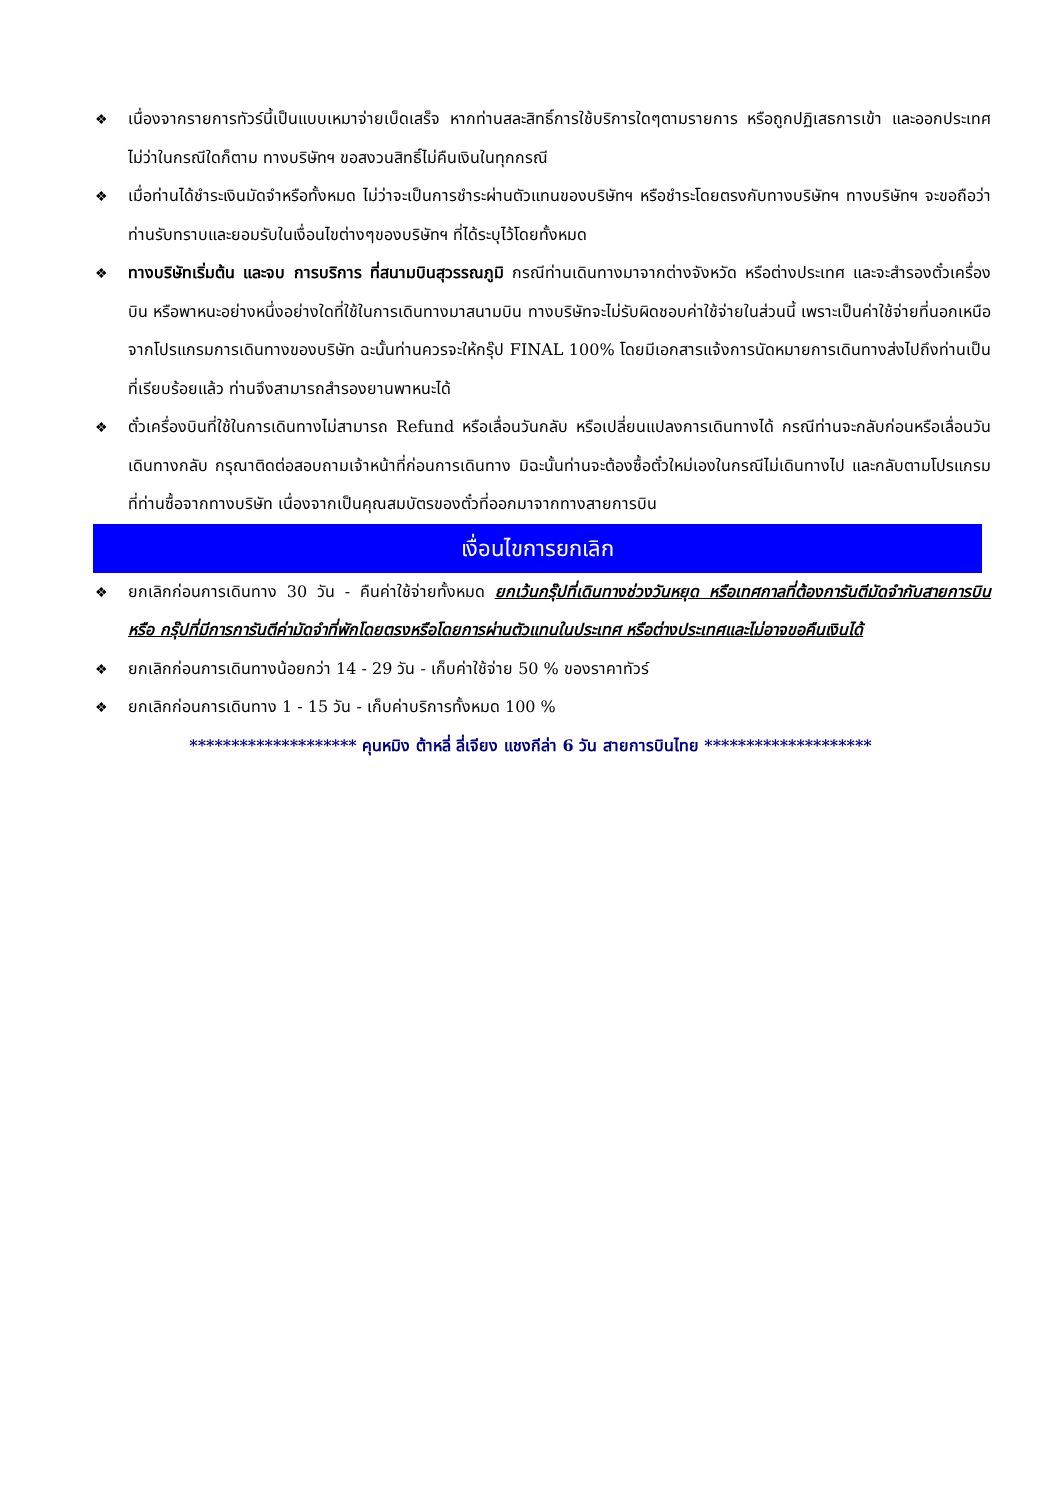❖ เนื่องจากรายการทัวร์นี้เป็นแบบเหมาจ่ายเบ็ดเสร็จ หากท่านสละสิทธิ์การใช้บริการใดๆตามรายการ หรือถูกปฏิเสธการเข้า และออกประเทศไม่ว่าในกรณีใดก็ตาม ทางบริษัทฯ ขอสงวนสิทธิ์ไม่คืนเงินในทุกกรณี
❖ เมื่อท่านได้ชำระเงินมัดจำหรือทั้งหมด ไม่ว่าจะเป็นการชำระผ่านตัวแทนของบริษัทฯ หรือชำระโดยตรงกับทางบริษัทฯ ทางบริษัทฯ จะขอถือว่าท่านรับทราบและยอมรับในเงื่อนไขต่างๆของบริษัทฯ ที่ได้ระบุไว้โดยทั้งหมด
❖ ทางบริษัทเริ่มต้น และจบ การบริการ ที่สนามบินสุวรรณภูมิ กรณีท่านเดินทางมาจากต่างจังหวัด หรือต่างประเทศ และจะสำรองตั๋วเครื่องบิน หรือพาหนะอย่างหนึ่งอย่างใดที่ใช้ในการเดินทางมาสนามบิน ทางบริษัทจะไม่รับผิดชอบค่าใช้จ่ายในส่วนนี้ เพราะเป็นค่าใช้จ่ายที่นอกเหนือจากโปรแกรมการเดินทางของบริษัท ฉะนั้นท่านควรจะให้กรุ๊ป FINAL 100% โดยมีเอกสารแจ้งการนัดหมายการเดินทางส่งไปถึงท่านเป็นที่เรียบร้อยแล้ว ท่านจึงสามารถสำรองยานพาหนะได้
❖ ตั๋วเครื่องบินที่ใช้ในการเดินทางไม่สามารถ Refund หรือเลื่อนวันกลับ หรือเปลี่ยนแปลงการเดินทางได้ กรณีท่านจะกลับก่อนหรือเลื่อนวันเดินทางกลับ กรุณาติดต่อสอบถามเจ้าหน้าที่ก่อนการเดินทาง มิฉะนั้นท่านจะต้องซื้อตั๋วใหม่เองในกรณีไม่เดินทางไป และกลับตามโปรแกรมที่ท่านซื้อจากทางบริษัท เนื่องจากเป็นคุณสมบัตรของตั๋วที่ออกมาจากทางสายการบิน
เงื่อนไขการยกเลิก
❖ ยกเลิกก่อนการเดินทาง 30 วัน - คืนค่าใช้จ่ายทั้งหมด ยกเว้นกรุ๊ปที่เดินทางช่วงวันหยุด หรือเทศกาลที่ต้องการันตีมัดจำกับสายการบิน หรือ กรุ๊ปที่มีการการันตีค่ามัดจำที่พักโดยตรงหรือโดยการผ่านตัวแทนในประเทศ หรือต่างประเทศและไม่อาจขอคืนเงินได้
❖ ยกเลิกก่อนการเดินทางน้อยกว่า 14 - 29 วัน - เก็บค่าใช้จ่าย 50 % ของราคาทัวร์
❖ ยกเลิกก่อนการเดินทาง 1 - 15 วัน - เก็บค่าบริการทั้งหมด 100 %
******************** คุนหมิง ต้าหลี่ ลี่เจียง แชงกีล่า 6 วัน สายการบินไทย ********************